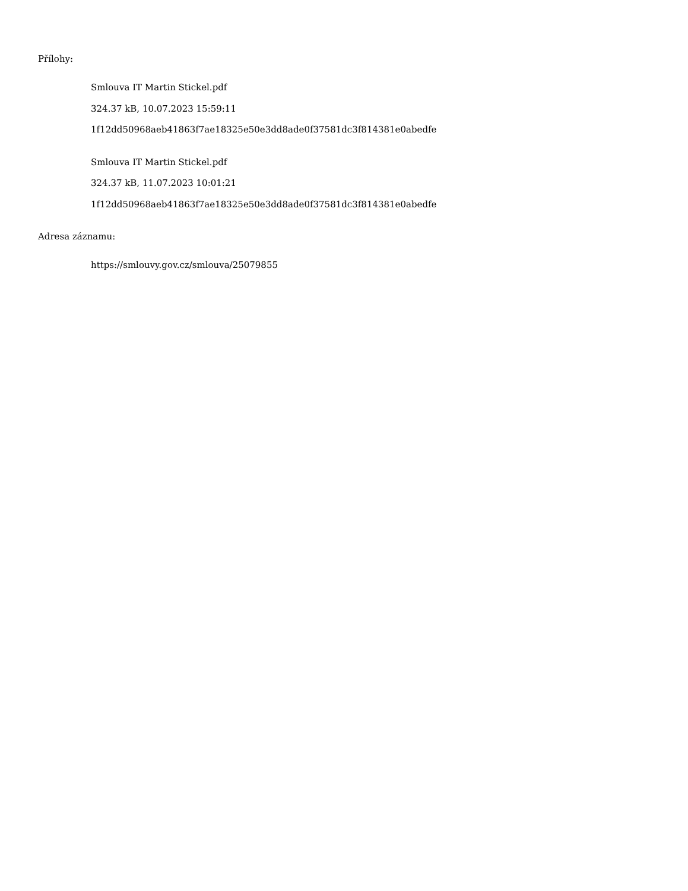Přílohy:
Smlouva IT Martin Stickel.pdf
324.37 kB, 10.07.2023 15:59:11
1f12dd50968aeb41863f7ae18325e50e3dd8ade0f37581dc3f814381e0abedfe
Smlouva IT Martin Stickel.pdf
324.37 kB, 11.07.2023 10:01:21
1f12dd50968aeb41863f7ae18325e50e3dd8ade0f37581dc3f814381e0abedfe
Adresa záznamu:
https://smlouvy.gov.cz/smlouva/25079855